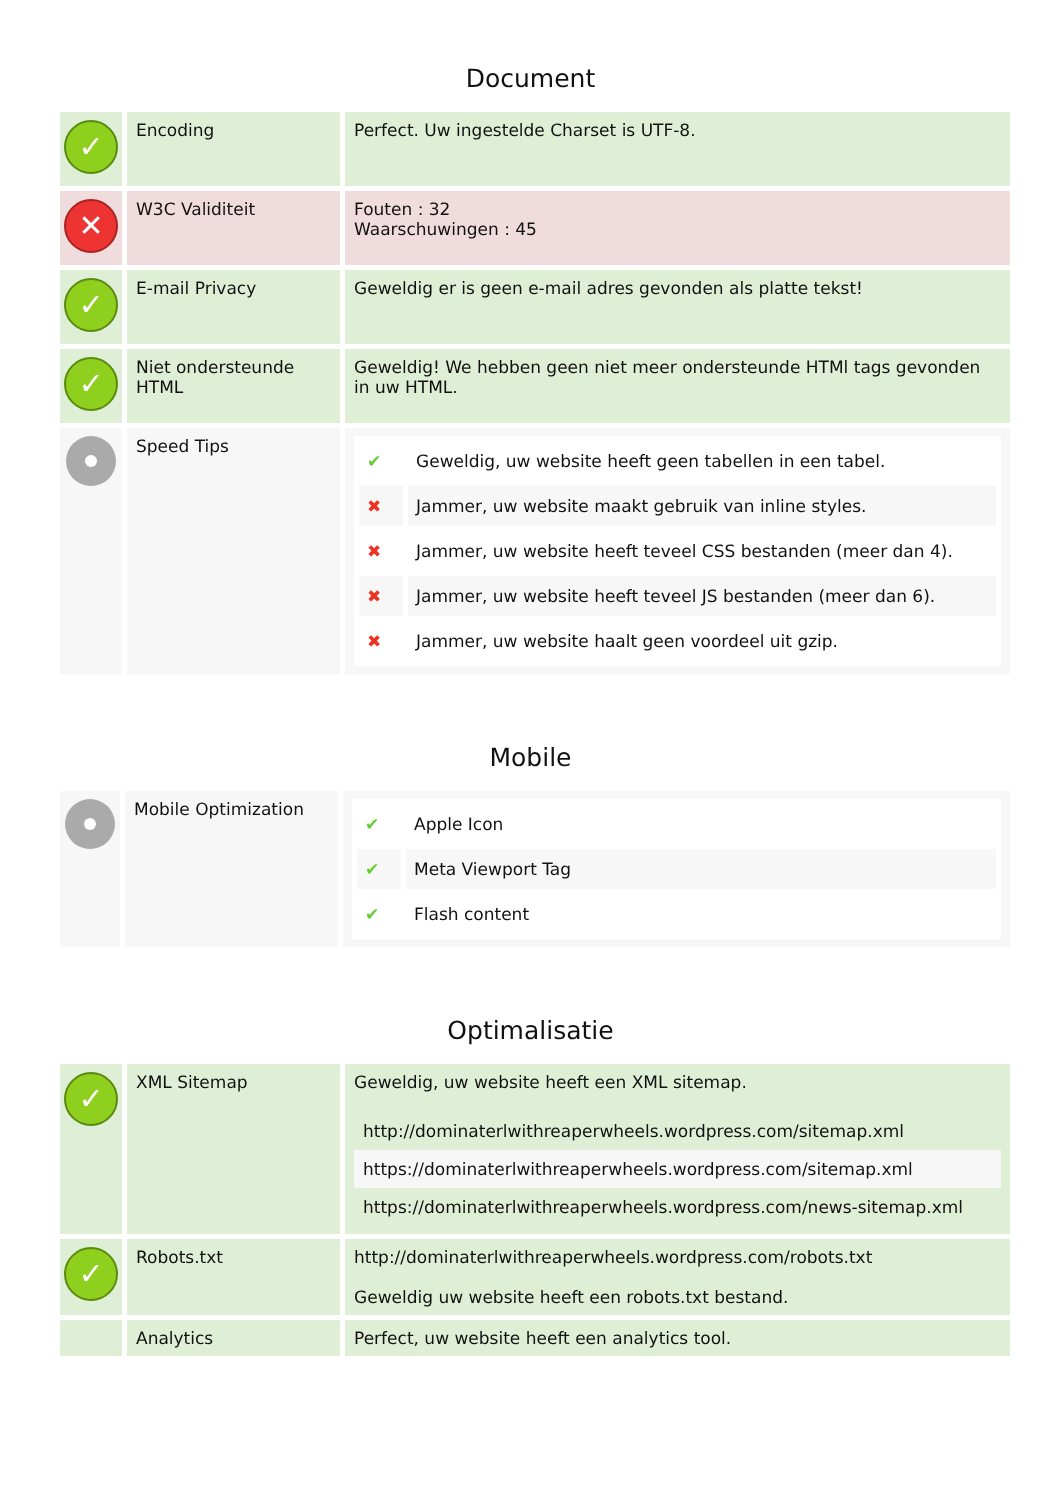Document
| ✓ | Encoding | Perfect. Uw ingestelde Charset is UTF-8. |
| ✕ | W3C Validiteit | Fouten : 32 Waarschuwingen : 45 |
| ✓ | E-mail Privacy | Geweldig er is geen e-mail adres gevonden als platte tekst! |
| ✓ | Niet ondersteunde HTML | Geweldig! We hebben geen niet meer ondersteunde HTMl tags gevonden in uw HTML. |
| | Speed Tips | / ✔ / Geweldig, uw website heeft geen tabellen in een tabel. / / ✖ / Jammer, uw website maakt gebruik van inline styles. / / ✖ / Jammer, uw website heeft teveel CSS bestanden (meer dan 4). / / ✖ / Jammer, uw website heeft teveel JS bestanden (meer dan 6). / / ✖ / Jammer, uw website haalt geen voordeel uit gzip. / |
Mobile
| | Mobile Optimization | / ✔ / Apple Icon / / ✔ / Meta Viewport Tag / / ✔ / Flash content / |
Optimalisatie
| ✓ | XML Sitemap | Geweldig, uw website heeft een XML sitemap. / http://dominaterlwithreaperwheels.wordpress.com/sitemap.xml / / https://dominaterlwithreaperwheels.wordpress.com/sitemap.xml / / https://dominaterlwithreaperwheels.wordpress.com/news-sitemap.xml / |
| ✓ | Robots.txt | http://dominaterlwithreaperwheels.wordpress.com/robots.txt Geweldig uw website heeft een robots.txt bestand. |
| | Analytics | Perfect, uw website heeft een analytics tool. |